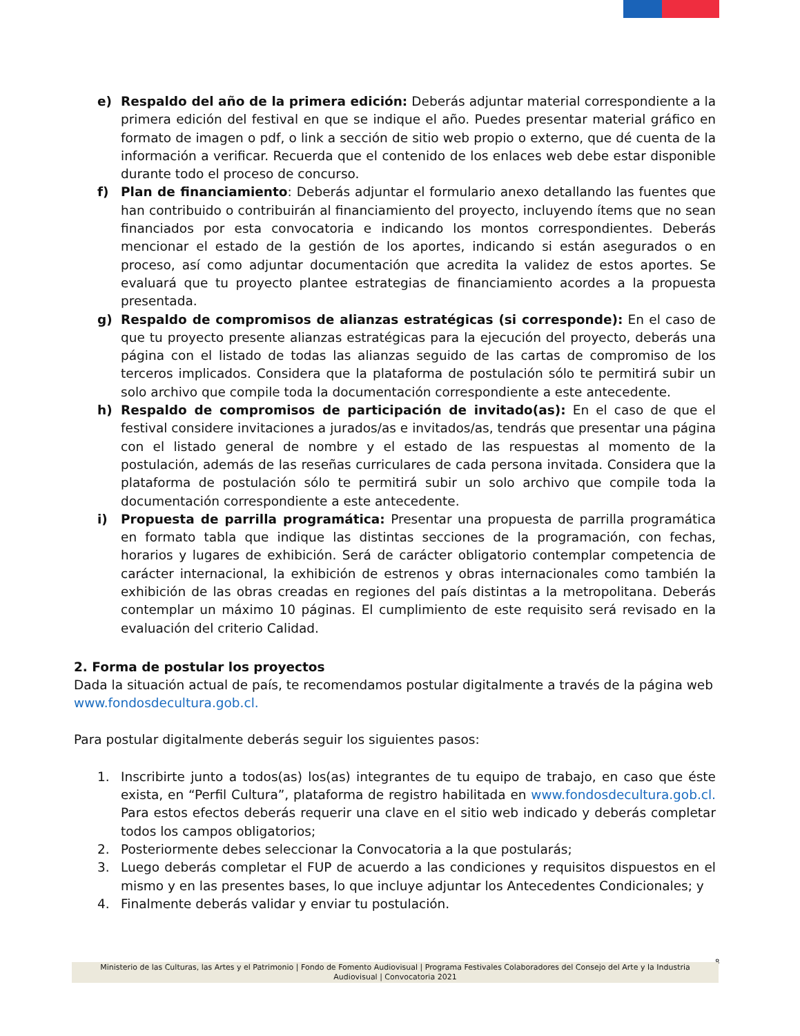e) Respaldo del año de la primera edición: Deberás adjuntar material correspondiente a la primera edición del festival en que se indique el año. Puedes presentar material gráfico en formato de imagen o pdf, o link a sección de sitio web propio o externo, que dé cuenta de la información a verificar. Recuerda que el contenido de los enlaces web debe estar disponible durante todo el proceso de concurso.
f) Plan de financiamiento: Deberás adjuntar el formulario anexo detallando las fuentes que han contribuido o contribuirán al financiamiento del proyecto, incluyendo ítems que no sean financiados por esta convocatoria e indicando los montos correspondientes. Deberás mencionar el estado de la gestión de los aportes, indicando si están asegurados o en proceso, así como adjuntar documentación que acredita la validez de estos aportes. Se evaluará que tu proyecto plantee estrategias de financiamiento acordes a la propuesta presentada.
g) Respaldo de compromisos de alianzas estratégicas (si corresponde): En el caso de que tu proyecto presente alianzas estratégicas para la ejecución del proyecto, deberás una página con el listado de todas las alianzas seguido de las cartas de compromiso de los terceros implicados. Considera que la plataforma de postulación sólo te permitirá subir un solo archivo que compile toda la documentación correspondiente a este antecedente.
h) Respaldo de compromisos de participación de invitado(as): En el caso de que el festival considere invitaciones a jurados/as e invitados/as, tendrás que presentar una página con el listado general de nombre y el estado de las respuestas al momento de la postulación, además de las reseñas curriculares de cada persona invitada. Considera que la plataforma de postulación sólo te permitirá subir un solo archivo que compile toda la documentación correspondiente a este antecedente.
i) Propuesta de parrilla programática: Presentar una propuesta de parrilla programática en formato tabla que indique las distintas secciones de la programación, con fechas, horarios y lugares de exhibición. Será de carácter obligatorio contemplar competencia de carácter internacional, la exhibición de estrenos y obras internacionales como también la exhibición de las obras creadas en regiones del país distintas a la metropolitana. Deberás contemplar un máximo 10 páginas. El cumplimiento de este requisito será revisado en la evaluación del criterio Calidad.
2. Forma de postular los proyectos
Dada la situación actual de país, te recomendamos postular digitalmente a través de la página web www.fondosdecultura.gob.cl.
Para postular digitalmente deberás seguir los siguientes pasos:
1. Inscribirte junto a todos(as) los(as) integrantes de tu equipo de trabajo, en caso que éste exista, en “Perfil Cultura”, plataforma de registro habilitada en www.fondosdecultura.gob.cl. Para estos efectos deberás requerir una clave en el sitio web indicado y deberás completar todos los campos obligatorios;
2. Posteriormente debes seleccionar la Convocatoria a la que postularás;
3. Luego deberás completar el FUP de acuerdo a las condiciones y requisitos dispuestos en el mismo y en las presentes bases, lo que incluye adjuntar los Antecedentes Condicionales; y
4. Finalmente deberás validar y enviar tu postulación.
8
Ministerio de las Culturas, las Artes y el Patrimonio | Fondo de Fomento Audiovisual | Programa Festivales Colaboradores del Consejo del Arte y la Industria
Audiovisual | Convocatoria 2021